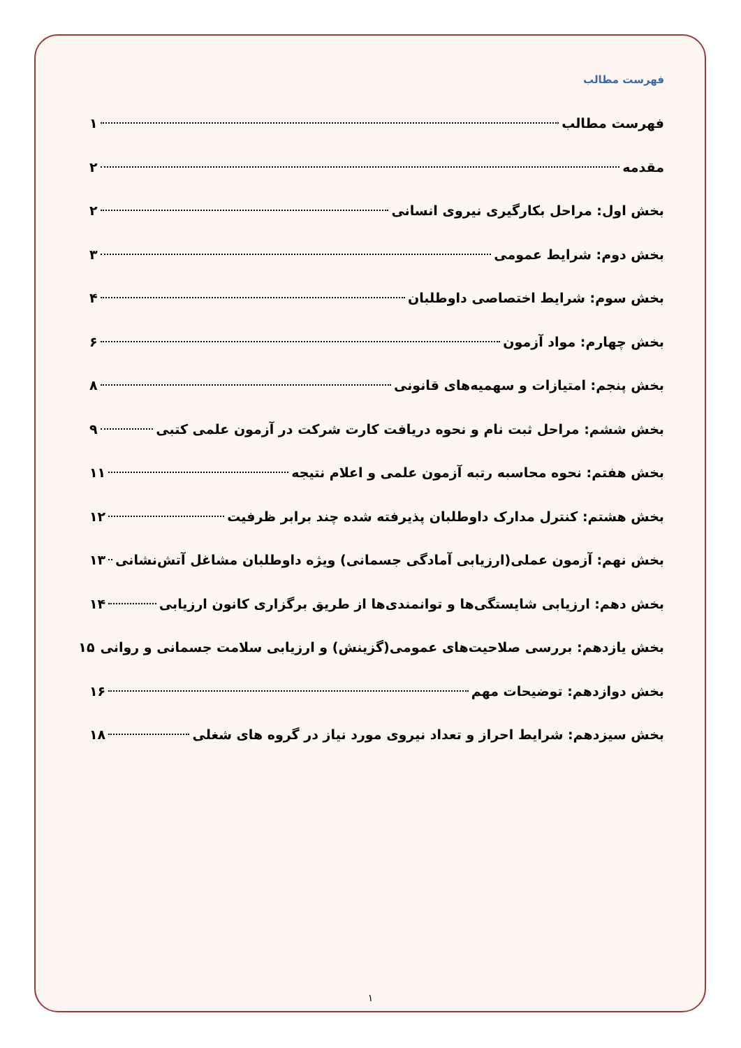فهرست مطالب
فهرست مطالب ۱
مقدمه ۲
بخش اول: مراحل بکارگیری نیروی انسانی ۲
بخش دوم: شرایط عمومی ۳
بخش سوم: شرایط اختصاصی داوطلبان ۴
بخش چهارم: مواد آزمون ۶
بخش پنجم: امتیازات و سهمیه‌های قانونی ۸
بخش ششم: مراحل ثبت نام و نحوه دریافت کارت شرکت در آزمون علمی کتبی ۹
بخش هفتم: نحوه محاسبه رتبه آزمون علمی و اعلام نتیجه ۱۱
بخش هشتم: کنترل مدارک داوطلبان پذیرفته شده چند برابر ظرفیت ۱۲
بخش نهم: آزمون عملی(ارزیابی آمادگی جسمانی) ویژه داوطلبان مشاغل آتش‌نشانی ۱۳
بخش دهم: ارزیابی شایستگی‌ها و توانمندی‌ها از طریق برگزاری کانون ارزیابی ۱۴
بخش یازدهم: بررسی صلاحیت‌های عمومی(گزینش) و ارزیابی سلامت جسمانی و روانی ۱۵
بخش دوازدهم: توضیحات مهم ۱۶
بخش سیزدهم: شرایط احراز و تعداد نیروی مورد نیاز در گروه های شغلی ۱۸
۱